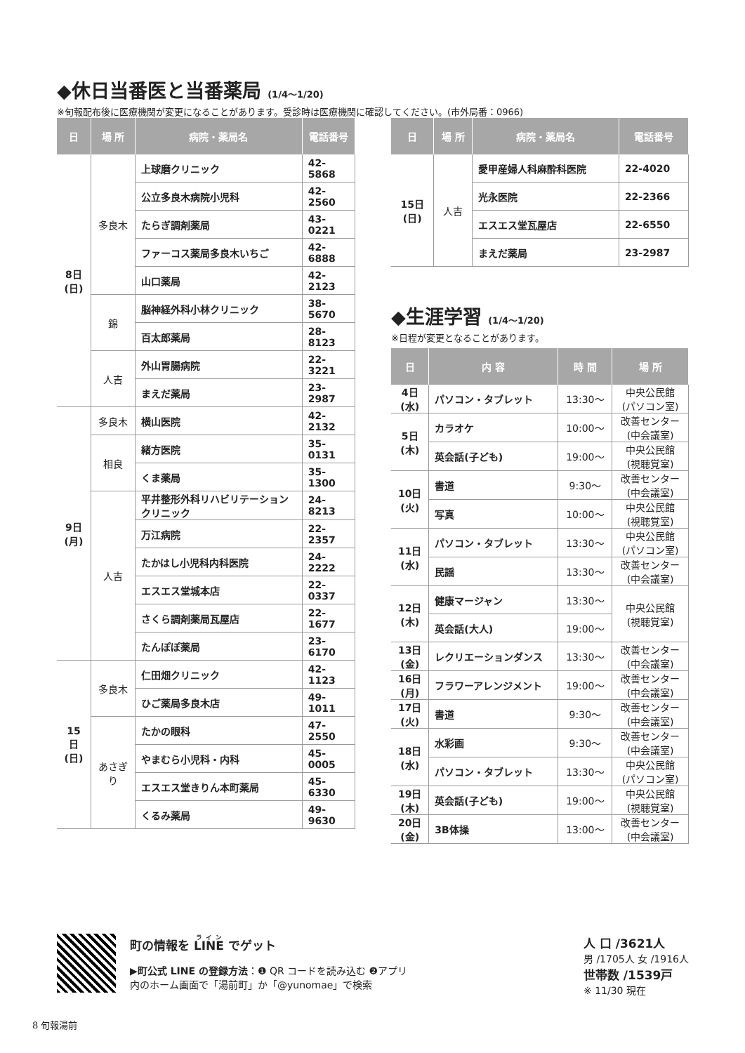◆休日当番医と当番薬局 (1/4〜1/20)
※旬報配布後に医療機関が変更になることがあります。受診時は医療機関に確認してください。(市外局番：0966)
| 日 | 場 所 | 病院・薬局名 | 電話番号 |
| --- | --- | --- | --- |
| 8日 (日) | 多良木 | 上球磨クリニック | 42-5868 |
| | | 公立多良木病院小児科 | 42-2560 |
| | | たらぎ調剤薬局 | 43-0221 |
| | | ファーコス薬局多良木いちご | 42-6888 |
| | | 山口薬局 | 42-2123 |
| | 錦 | 脳神経外科小林クリニック | 38-5670 |
| | | 百太郎薬局 | 28-8123 |
| | 人吉 | 外山胃腸病院 | 22-3221 |
| | | まえだ薬局 | 23-2987 |
| 9日 (月) | 多良木 | 横山医院 | 42-2132 |
| | 相良 | 緒方医院 | 35-0131 |
| | | くま薬局 | 35-1300 |
| | 人吉 | 平井整形外科リハビリテーションクリニック | 24-8213 |
| | | 万江病院 | 22-2357 |
| | | たかはし小児科内科医院 | 24-2222 |
| | | エスエス堂城本店 | 22-0337 |
| | | さくら調剤薬局瓦屋店 | 22-1677 |
| | | たんぽぽ薬局 | 23-6170 |
| 15日 (日) | 多良木 | 仁田畑クリニック | 42-1123 |
| | | ひご薬局多良木店 | 49-1011 |
| | あさぎり | たかの眼科 | 47-2550 |
| | | やまむら小児科・内科 | 45-0005 |
| | | エスエス堂きりん本町薬局 | 45-6330 |
| | | くるみ薬局 | 49-9630 |
| 日 | 場 所 | 病院・薬局名 | 電話番号 |
| --- | --- | --- | --- |
| 15日 (日) | 人吉 | 愛甲産婦人科麻酔科医院 | 22-4020 |
| | | 光永医院 | 22-2366 |
| | | エスエス堂瓦屋店 | 22-6550 |
| | | まえだ薬局 | 23-2987 |
◆生涯学習 (1/4〜1/20)
※日程が変更となることがあります。
| 日 | 内 容 | 時 間 | 場 所 |
| --- | --- | --- | --- |
| 4日 (水) | パソコン・タブレット | 13:30〜 | 中央公民館 (パソコン室) |
| 5日 (木) | カラオケ | 10:00〜 | 改善センター (中会議室) |
| | 英会話(子ども) | 19:00〜 | 中央公民館 (視聴覚室) |
| 10日 (火) | 書道 | 9:30〜 | 改善センター (中会議室) |
| | 写真 | 10:00〜 | 中央公民館 (視聴覚室) |
| 11日 (水) | パソコン・タブレット | 13:30〜 | 中央公民館 (パソコン室) |
| | 民謡 | 13:30〜 | 改善センター (中会議室) |
| 12日 (木) | 健康マージャン | 13:30〜 | 中央公民館 (視聴覚室) |
| | 英会話(大人) | 19:00〜 | |
| 13日 (金) | レクリエーションダンス | 13:30〜 | 改善センター (中会議室) |
| 16日 (月) | フラワーアレンジメント | 19:00〜 | 改善センター (中会議室) |
| 17日 (火) | 書道 | 9:30〜 | 改善センター (中会議室) |
| 18日 (水) | 水彩画 | 9:30〜 | 改善センター (中会議室) |
| | パソコン・タブレット | 13:30〜 | 中央公民館 (パソコン室) |
| 19日 (木) | 英会話(子ども) | 19:00〜 | 中央公民館 (視聴覚室) |
| 20日 (金) | 3B体操 | 13:00〜 | 改善センター (中会議室) |
町の情報を LINE でゲット
▶町公式 LINE の登録方法：❶ QR コードを読み込む ❷アプリ
内のホーム画面で「湯前町」か「@yunomae」で検索
人 口 /3621人
男 /1705人 女 /1916人
世帯数 /1539戸
※ 11/30 現在
8 旬報湯前